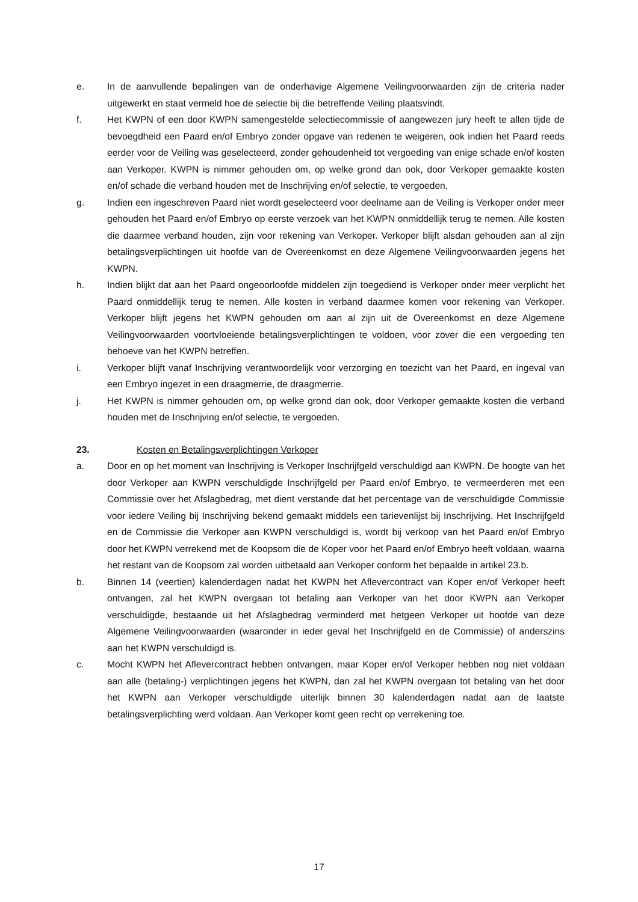e. In de aanvullende bepalingen van de onderhavige Algemene Veilingvoorwaarden zijn de criteria nader uitgewerkt en staat vermeld hoe de selectie bij die betreffende Veiling plaatsvindt.
f. Het KWPN of een door KWPN samengestelde selectiecommissie of aangewezen jury heeft te allen tijde de bevoegdheid een Paard en/of Embryo zonder opgave van redenen te weigeren, ook indien het Paard reeds eerder voor de Veiling was geselecteerd, zonder gehoudenheid tot vergoeding van enige schade en/of kosten aan Verkoper. KWPN is nimmer gehouden om, op welke grond dan ook, door Verkoper gemaakte kosten en/of schade die verband houden met de Inschrijving en/of selectie, te vergoeden.
g. Indien een ingeschreven Paard niet wordt geselecteerd voor deelname aan de Veiling is Verkoper onder meer gehouden het Paard en/of Embryo op eerste verzoek van het KWPN onmiddellijk terug te nemen. Alle kosten die daarmee verband houden, zijn voor rekening van Verkoper. Verkoper blijft alsdan gehouden aan al zijn betalingsverplichtingen uit hoofde van de Overeenkomst en deze Algemene Veilingvoorwaarden jegens het KWPN.
h. Indien blijkt dat aan het Paard ongeoorloofde middelen zijn toegediend is Verkoper onder meer verplicht het Paard onmiddellijk terug te nemen. Alle kosten in verband daarmee komen voor rekening van Verkoper. Verkoper blijft jegens het KWPN gehouden om aan al zijn uit de Overeenkomst en deze Algemene Veilingvoorwaarden voortvloeiende betalingsverplichtingen te voldoen, voor zover die een vergoeding ten behoeve van het KWPN betreffen.
i. Verkoper blijft vanaf Inschrijving verantwoordelijk voor verzorging en toezicht van het Paard, en ingeval van een Embryo ingezet in een draagmerrie, de draagmerrie.
j. Het KWPN is nimmer gehouden om, op welke grond dan ook, door Verkoper gemaakte kosten die verband houden met de Inschrijving en/of selectie, te vergoeden.
23. Kosten en Betalingsverplichtingen Verkoper
a. Door en op het moment van Inschrijving is Verkoper Inschrijfgeld verschuldigd aan KWPN. De hoogte van het door Verkoper aan KWPN verschuldigde Inschrijfgeld per Paard en/of Embryo, te vermeerderen met een Commissie over het Afslagbedrag, met dient verstande dat het percentage van de verschuldigde Commissie voor iedere Veiling bij Inschrijving bekend gemaakt middels een tarievenlijst bij Inschrijving. Het Inschrijfgeld en de Commissie die Verkoper aan KWPN verschuldigd is, wordt bij verkoop van het Paard en/of Embryo door het KWPN verrekend met de Koopsom die de Koper voor het Paard en/of Embryo heeft voldaan, waarna het restant van de Koopsom zal worden uitbetaald aan Verkoper conform het bepaalde in artikel 23.b.
b. Binnen 14 (veertien) kalenderdagen nadat het KWPN het Aflevercontract van Koper en/of Verkoper heeft ontvangen, zal het KWPN overgaan tot betaling aan Verkoper van het door KWPN aan Verkoper verschuldigde, bestaande uit het Afslagbedrag verminderd met hetgeen Verkoper uit hoofde van deze Algemene Veilingvoorwaarden (waaronder in ieder geval het Inschrijfgeld en de Commissie) of anderszins aan het KWPN verschuldigd is.
c. Mocht KWPN het Aflevercontract hebben ontvangen, maar Koper en/of Verkoper hebben nog niet voldaan aan alle (betaling-) verplichtingen jegens het KWPN, dan zal het KWPN overgaan tot betaling van het door het KWPN aan Verkoper verschuldigde uiterlijk binnen 30 kalenderdagen nadat aan de laatste betalingsverplichting werd voldaan. Aan Verkoper komt geen recht op verrekening toe.
17